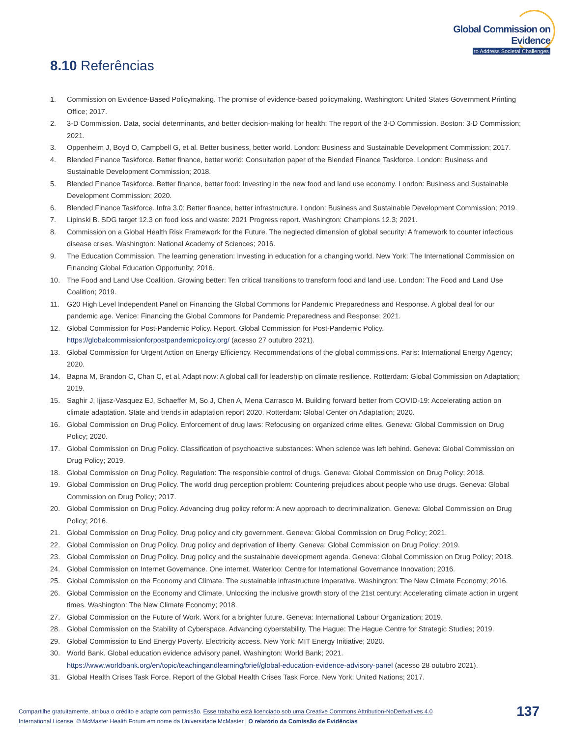Global Commission on Evidence
to Address Societal Challenges
8.10 Referências
1. Commission on Evidence-Based Policymaking. The promise of evidence-based policymaking. Washington: United States Government Printing Office; 2017.
2. 3-D Commission. Data, social determinants, and better decision-making for health: The report of the 3-D Commission. Boston: 3-D Commission; 2021.
3. Oppenheim J, Boyd O, Campbell G, et al. Better business, better world. London: Business and Sustainable Development Commission; 2017.
4. Blended Finance Taskforce. Better finance, better world: Consultation paper of the Blended Finance Taskforce. London: Business and Sustainable Development Commission; 2018.
5. Blended Finance Taskforce. Better finance, better food: Investing in the new food and land use economy. London: Business and Sustainable Development Commission; 2020.
6. Blended Finance Taskforce. Infra 3.0: Better finance, better infrastructure. London: Business and Sustainable Development Commission; 2019.
7. Lipinski B. SDG target 12.3 on food loss and waste: 2021 Progress report. Washington: Champions 12.3; 2021.
8. Commission on a Global Health Risk Framework for the Future. The neglected dimension of global security: A framework to counter infectious disease crises. Washington: National Academy of Sciences; 2016.
9. The Education Commission. The learning generation: Investing in education for a changing world. New York: The International Commission on Financing Global Education Opportunity; 2016.
10. The Food and Land Use Coalition. Growing better: Ten critical transitions to transform food and land use. London: The Food and Land Use Coalition; 2019.
11. G20 High Level Independent Panel on Financing the Global Commons for Pandemic Preparedness and Response. A global deal for our pandemic age. Venice: Financing the Global Commons for Pandemic Preparedness and Response; 2021.
12. Global Commission for Post-Pandemic Policy. Report. Global Commission for Post-Pandemic Policy. https://globalcommissionforpostpandemicpolicy.org/ (acesso 27 outubro 2021).
13. Global Commission for Urgent Action on Energy Efficiency. Recommendations of the global commissions. Paris: International Energy Agency; 2020.
14. Bapna M, Brandon C, Chan C, et al. Adapt now: A global call for leadership on climate resilience. Rotterdam: Global Commission on Adaptation; 2019.
15. Saghir J, Ijjasz-Vasquez EJ, Schaeffer M, So J, Chen A, Mena Carrasco M. Building forward better from COVID-19: Accelerating action on climate adaptation. State and trends in adaptation report 2020. Rotterdam: Global Center on Adaptation; 2020.
16. Global Commission on Drug Policy. Enforcement of drug laws: Refocusing on organized crime elites. Geneva: Global Commission on Drug Policy; 2020.
17. Global Commission on Drug Policy. Classification of psychoactive substances: When science was left behind. Geneva: Global Commission on Drug Policy; 2019.
18. Global Commission on Drug Policy. Regulation: The responsible control of drugs. Geneva: Global Commission on Drug Policy; 2018.
19. Global Commission on Drug Policy. The world drug perception problem: Countering prejudices about people who use drugs. Geneva: Global Commission on Drug Policy; 2017.
20. Global Commission on Drug Policy. Advancing drug policy reform: A new approach to decriminalization. Geneva: Global Commission on Drug Policy; 2016.
21. Global Commission on Drug Policy. Drug policy and city government. Geneva: Global Commission on Drug Policy; 2021.
22. Global Commission on Drug Policy. Drug policy and deprivation of liberty. Geneva: Global Commission on Drug Policy; 2019.
23. Global Commission on Drug Policy. Drug policy and the sustainable development agenda. Geneva: Global Commission on Drug Policy; 2018.
24. Global Commission on Internet Governance. One internet. Waterloo: Centre for International Governance Innovation; 2016.
25. Global Commission on the Economy and Climate. The sustainable infrastructure imperative. Washington: The New Climate Economy; 2016.
26. Global Commission on the Economy and Climate. Unlocking the inclusive growth story of the 21st century: Accelerating climate action in urgent times. Washington: The New Climate Economy; 2018.
27. Global Commission on the Future of Work. Work for a brighter future. Geneva: International Labour Organization; 2019.
28. Global Commission on the Stability of Cyberspace. Advancing cyberstability. The Hague: The Hague Centre for Strategic Studies; 2019.
29. Global Commission to End Energy Poverty. Electricity access. New York: MIT Energy Initiative; 2020.
30. World Bank. Global education evidence advisory panel. Washington: World Bank; 2021. https://www.worldbank.org/en/topic/teachingandlearning/brief/global-education-evidence-advisory-panel (acesso 28 outubro 2021).
31. Global Health Crises Task Force. Report of the Global Health Crises Task Force. New York: United Nations; 2017.
Compartilhe gratuitamente, atribua o crédito e adapte com permissão. Esse trabalho está licenciado sob uma Creative Commons Attribution-NoDerivatives 4.0 International License. © McMaster Health Forum em nome da Universidade McMaster | O relatório da Comissão de Evidências
137